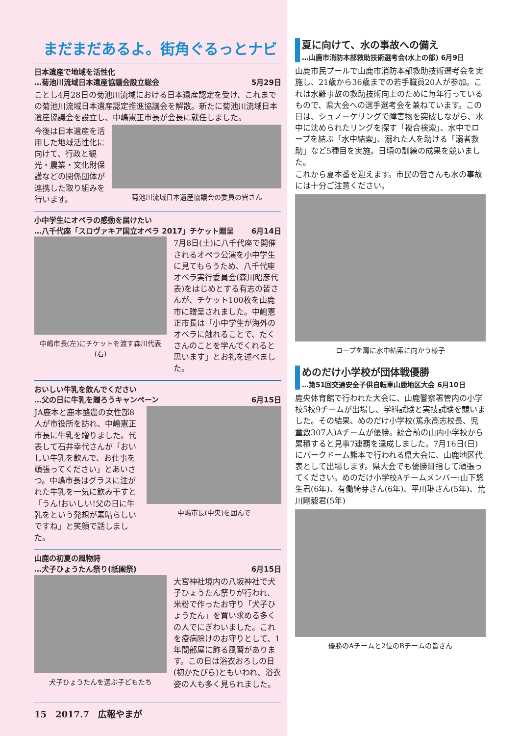まだまだあるよ。街角ぐるっとナビ
日本遺産で地域を活性化
…菊池川流域日本遺産協議会設立総会 5月29日
ことし4月28日の菊池川流域における日本遺産認定を受け、これまでの菊池川流域日本遺産認定推進協議会を解散。新たに菊池川流域日本遺産協議会を設立し、中嶋憲正市長が会長に就任しました。
今後は日本遺産を活用した地域活性化に向けて、行政と観光・農業・文化財保護などの関係団体が連携した取り組みを行います。
菊池川流域日本遺産協議会の委員の皆さん
小中学生にオペラの感動を届けたい
…八千代座「スロヴァキア国立オペラ 2017」チケット贈呈 6月14日
中嶋市長(左)にチケットを渡す森川代表(右)
7月8日(土)に八千代座で開催されるオペラ公演を小中学生に見てもらうため、八千代座オペラ実行委員会(森川昭彦代表)をはじめとする有志の皆さんが、チケット100枚を山鹿市に贈呈されました。中嶋憲正市長は「小中学生が海外のオペラに触れることで、たくさんのことを学んでくれると思います」とお礼を述べました。
おいしい牛乳を飲んでください
…父の日に牛乳を贈ろうキャンペーン 6月15日
JA鹿本と鹿本酪農の女性部8人が市役所を訪れ、中嶋憲正市長に牛乳を贈りました。代表して石井幸代さんが「おいしい牛乳を飲んで、お仕事を頑張ってください」とあいさつ。中嶋市長はグラスに注がれた牛乳を一気に飲み干すと「うん!おいしい!父の日に牛乳をという発想が素晴らしいですね」と笑顔で話しました。
中嶋市長(中央)を囲んで
山鹿の初夏の風物詩
…犬子ひょうたん祭り(祇園祭) 6月15日
犬子ひょうたんを選ぶ子どもたち
大宮神社境内の八坂神社で犬子ひょうたん祭りが行われ、米粉で作ったお守り「犬子ひょうたん」を買い求める多くの人でにぎわいました。これを疫病除けのお守りとして、1年間部屋に飾る風習があります。この日は浴衣おろしの日(初かたびら)ともいわれ、浴衣姿の人も多く見られました。
15　2017.7　広報やまが
夏に向けて、水の事故への備え
…山鹿市消防本部救助技術選考会(水上の部) 6月9日
山鹿市民プールで山鹿市消防本部救助技術選考会を実施し、21歳から36歳までの若手職員20人が参加。これは水難事故の救助技術向上のために毎年行っているもので、県大会への選手選考会を兼ねています。この日は、シュノーケリングで障害物を突破しながら、水中に沈められたリングを探す「複合検索」、水中でロープを結ぶ「水中結索」、溺れた人を助ける「溺者救助」など5種目を実施。日頃の訓練の成果を競いました。
これから夏本番を迎えます。市民の皆さんも水の事故には十分ご注意ください。
ロープを肩に水中結索に向かう様子
めのだけ小学校が団体戦優勝
…第51回交通安全子供自転車山鹿地区大会 6月10日
鹿央体育館で行われた大会に、山鹿警察署管内の小学校5校9チームが出場し、学科試験と実技試験を競いました。その結果、めのだけ小学校(篤永高志校長、児童数307人)Aチームが優勝。統合前の山内小学校から累積すると見事7連覇を達成しました。7月16日(日)にパークドーム熊本で行われる県大会に、山鹿地区代表として出場します。県大会でも優勝目指して頑張ってください。めのだけ小学校Aチームメンバー:山下悠生君(6年)、有働綺芽さん(6年)、平川琳さん(5年)、荒川剛毅君(5年)
優勝のAチームと2位のBチームの皆さん